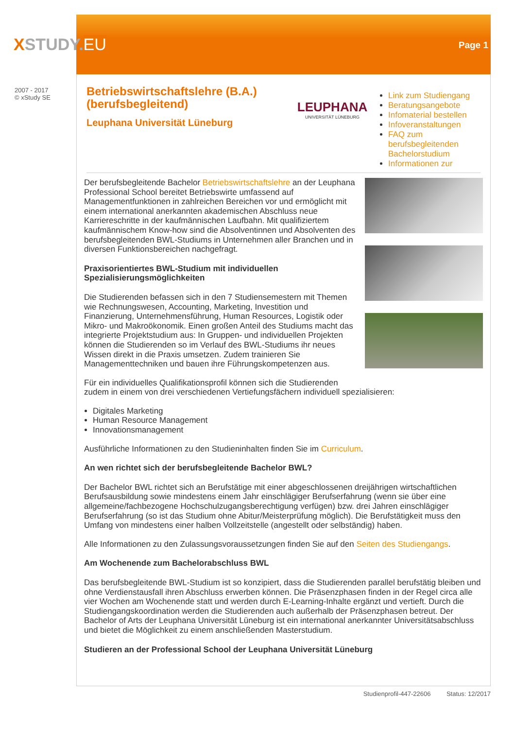XSTUDY.EU Page 1
2007 - 2017
© xStudy SE
Betriebswirtschaftslehre (B.A.) (berufsbegleitend)
Leuphana Universität Lüneburg
LEUPHANA
UNIVERSITÄT LÜNEBURG
Link zum Studiengang
Beratungsangebote
Infomaterial bestellen
Infoveranstaltungen
FAQ zum berufsbegleitenden Bachelorstudium
Informationen zur
Der berufsbegleitende Bachelor Betriebswirtschaftslehre an der Leuphana Professional School bereitet Betriebswirte umfassend auf Managementfunktionen in zahlreichen Bereichen vor und ermöglicht mit einem international anerkannten akademischen Abschluss neue Karriereschritte in der kaufmännischen Laufbahn. Mit qualifiziertem kaufmännischem Know-how sind die Absolventinnen und Absolventen des berufsbegleitenden BWL-Studiums in Unternehmen aller Branchen und in diversen Funktionsbereichen nachgefragt.
Praxisorientiertes BWL-Studium mit individuellen Spezialisierungsmöglichkeiten
Die Studierenden befassen sich in den 7 Studiensemestern mit Themen wie Rechnungswesen, Accounting, Marketing, Investition und Finanzierung, Unternehmensführung, Human Resources, Logistik oder Mikro- und Makroökonomik. Einen großen Anteil des Studiums macht das integrierte Projektstudium aus: In Gruppen- und individuellen Projekten können die Studierenden so im Verlauf des BWL-Studiums ihr neues Wissen direkt in die Praxis umsetzen. Zudem trainieren Sie Managementtechniken und bauen ihre Führungskompetenzen aus.
Für ein individuelles Qualifikationsprofil können sich die Studierenden zudem in einem von drei verschiedenen Vertiefungsfächern individuell spezialisieren:
Digitales Marketing
Human Resource Management
Innovationsmanagement
Ausführliche Informationen zu den Studieninhalten finden Sie im Curriculum.
An wen richtet sich der berufsbegleitende Bachelor BWL?
Der Bachelor BWL richtet sich an Berufstätige mit einer abgeschlossenen dreijährigen wirtschaftlichen Berufsausbildung sowie mindestens einem Jahr einschlägiger Berufserfahrung (wenn sie über eine allgemeine/fachbezogene Hochschulzugangsberechtigung verfügen) bzw. drei Jahren einschlägiger Berufserfahrung (so ist das Studium ohne Abitur/Meisterprüfung möglich). Die Berufstätigkeit muss den Umfang von mindestens einer halben Vollzeitstelle (angestellt oder selbständig) haben.
Alle Informationen zu den Zulassungsvoraussetzungen finden Sie auf den Seiten des Studiengangs.
Am Wochenende zum Bachelorabschluss BWL
Das berufsbegleitende BWL-Studium ist so konzipiert, dass die Studierenden parallel berufstätig bleiben und ohne Verdienstausfall ihren Abschluss erwerben können. Die Präsenzphasen finden in der Regel circa alle vier Wochen am Wochenende statt und werden durch E-Learning-Inhalte ergänzt und vertieft. Durch die Studiengangskoordination werden die Studierenden auch außerhalb der Präsenzphasen betreut. Der Bachelor of Arts der Leuphana Universität Lüneburg ist ein international anerkannter Universitätsabschluss und bietet die Möglichkeit zu einem anschließenden Masterstudium.
Studieren an der Professional School der Leuphana Universität Lüneburg
Studienprofil-447-22606 Status: 12/2017